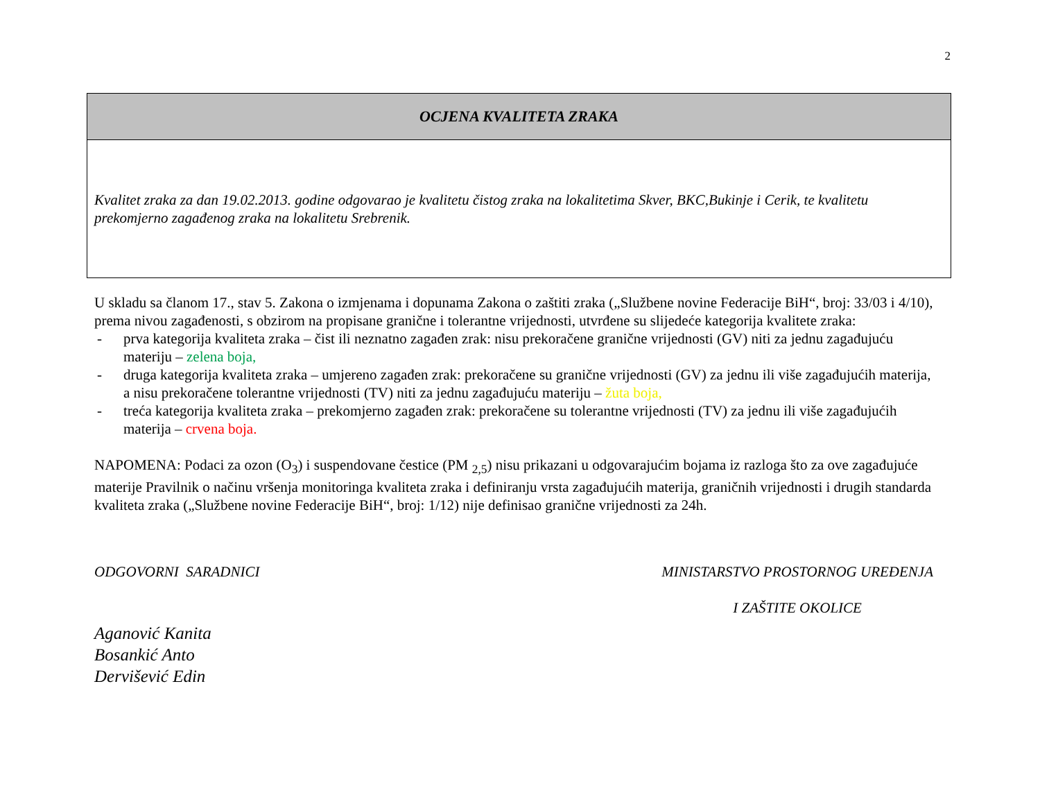2
| OCJENA KVALITETA ZRAKA |
| Kvalitet zraka za dan 19.02.2013. godine odgovarao je kvalitetu čistog zraka na lokalitetima Skver, BKC,Bukinje i Cerik, te kvalitetu prekomjerno zagađenog zraka na lokalitetu Srebrenik. |
U skladu sa članom 17., stav 5. Zakona o izmjenama i dopunama Zakona o zaštiti zraka („Službene novine Federacije BiH“, broj: 33/03 i 4/10), prema nivou zagađenosti, s obzirom na propisane granične i tolerantne vrijednosti, utvrđene su slijedeće kategorija kvalitete zraka:
- prva kategorija kvaliteta zraka – čist ili neznatno zagađen zrak: nisu prekoračene granične vrijednosti (GV) niti za jednu zagađujuću materiju – zelena boja,
- druga kategorija kvaliteta zraka – umjereno zagađen zrak: prekoračene su granične vrijednosti (GV) za jednu ili više zagađujućih materija, a nisu prekoračene tolerantne vrijednosti (TV) niti za jednu zagađujuću materiju – žuta boja,
- treća kategorija kvaliteta zraka – prekomjerno zagađen zrak: prekoračene su tolerantne vrijednosti (TV) za jednu ili više zagađujućih materija – crvena boja.
NAPOMENA: Podaci za ozon (O<sub>3</sub>) i suspendovane čestice (PM <sub>2,5</sub>) nisu prikazani u odgovarajućim bojama iz razloga što za ove zagađujuće materije Pravilnik o načinu vršenja monitoringa kvaliteta zraka i definiranju vrsta zagađujućih materija, graničnih vrijednosti i drugih standarda kvaliteta zraka („Službene novine Federacije BiH“, broj: 1/12) nije definisao granične vrijednosti za 24h.
ODGOVORNI SARADNICI MINISTARSTVO PROSTORNOG UREĐENJA
I ZAŠTITE OKOLICE
Aganović Kanita
Bosankić Anto
Dervišević Edin